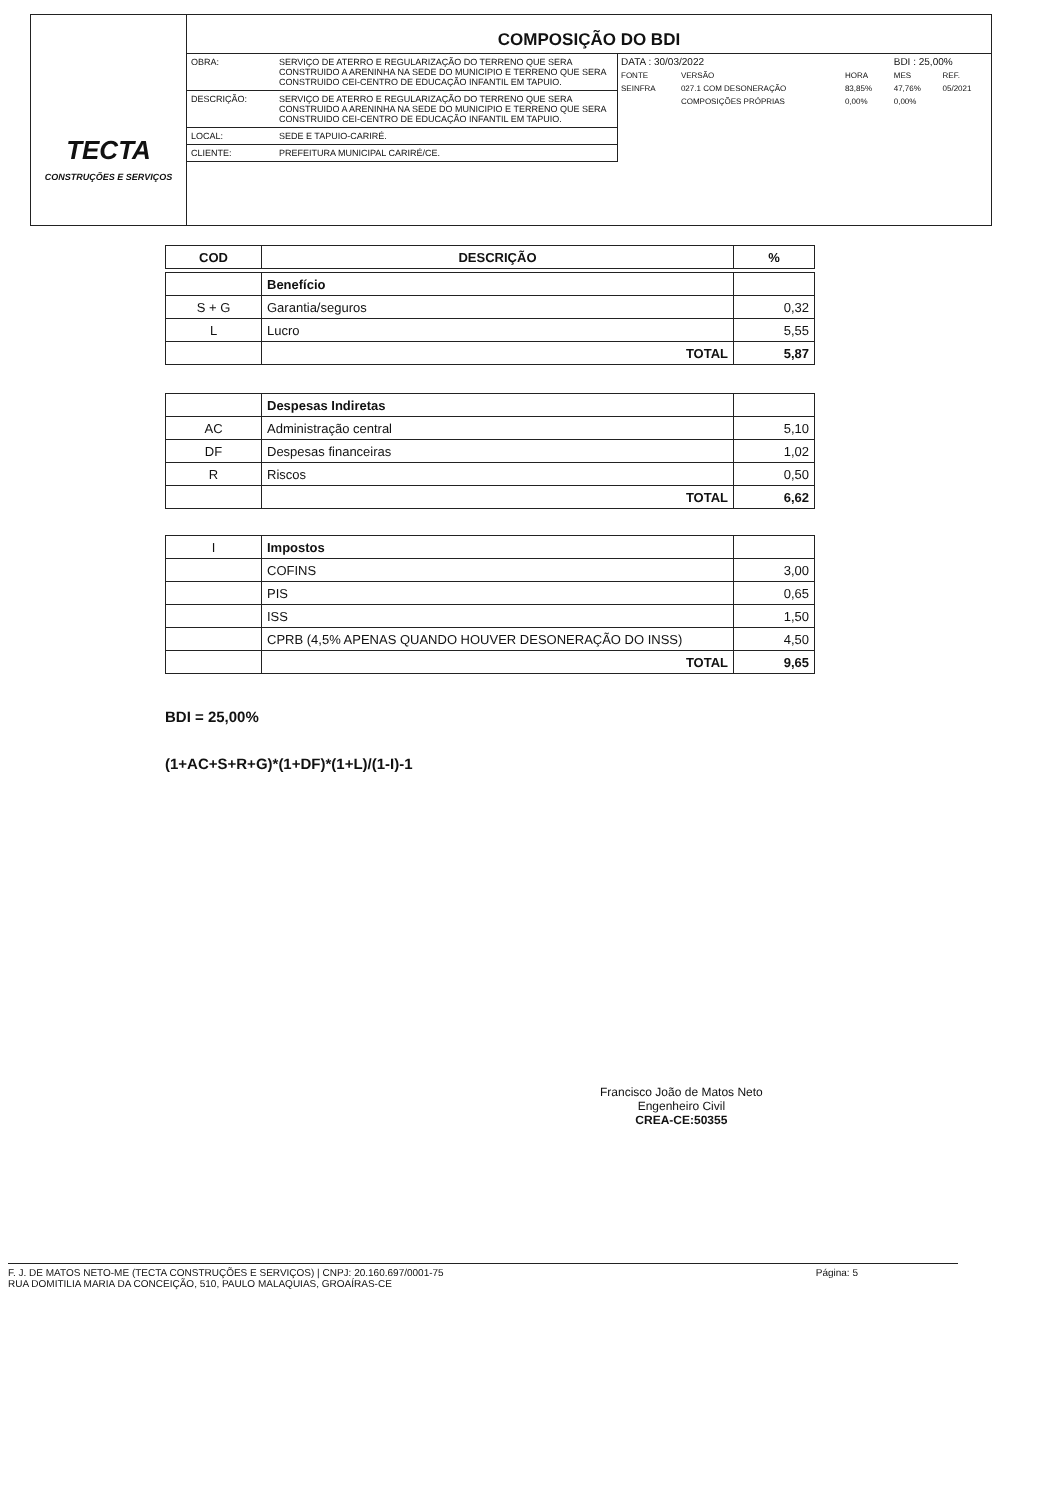TECTA
CONSTRUÇÕES E SERVIÇOS
COMPOSIÇÃO DO BDI
| OBRA: | SERVIÇO DE ATERRO E REGULARIZAÇÃO DO TERRENO QUE SERA CONSTRUIDO A ARENINHA NA SEDE DO MUNICIPIO E TERRENO QUE SERA CONSTRUIDO CEI-CENTRO DE EDUCAÇÃO INFANTIL EM TAPUIO. |
| DESCRIÇÃO: | SERVIÇO DE ATERRO E REGULARIZAÇÃO DO TERRENO QUE SERA CONSTRUIDO A ARENINHA NA SEDE DO MUNICIPIO E TERRENO QUE SERA CONSTRUIDO CEI-CENTRO DE EDUCAÇÃO INFANTIL EM TAPUIO. |
| LOCAL: | SEDE E TAPUIO-CARIRÉ. |
| CLIENTE: | PREFEITURA MUNICIPAL CARIRÉ/CE. |
| DATA : 30/03/2022 | | | BDI : 25,00% | |
| FONTE | VERSÃO | HORA | MES | REF. |
| SEINFRA | 027.1 COM DESONERAÇÃO | 83,85% | 47,76% | 05/2021 |
| | COMPOSIÇÕES PRÓPRIAS | 0,00% | 0,00% | |
| COD | DESCRIÇÃO | % |
| --- | --- | --- |
| | Benefício | |
| S + G | Garantia/seguros | 0,32 |
| L | Lucro | 5,55 |
| | TOTAL | 5,87 |
| | Despesas Indiretas | |
| AC | Administração central | 5,10 |
| DF | Despesas financeiras | 1,02 |
| R | Riscos | 0,50 |
| | TOTAL | 6,62 |
| I | Impostos | |
| | COFINS | 3,00 |
| | PIS | 0,65 |
| | ISS | 1,50 |
| | CPRB (4,5% APENAS QUANDO HOUVER DESONERAÇÃO DO INSS) | 4,50 |
| | TOTAL | 9,65 |
BDI = 25,00%
(1+AC+S+R+G)*(1+DF)*(1+L)/(1-I)-1
Francisco João de Matos Neto
Engenheiro Civil
CREA-CE:50355
F. J. DE MATOS NETO-ME (TECTA CONSTRUÇÕES E SERVIÇOS) | CNPJ: 20.160.697/0001-75
RUA DOMITILIA MARIA DA CONCEIÇÃO, 510, PAULO MALAQUIAS, GROAÍRAS-CE
Página: 5